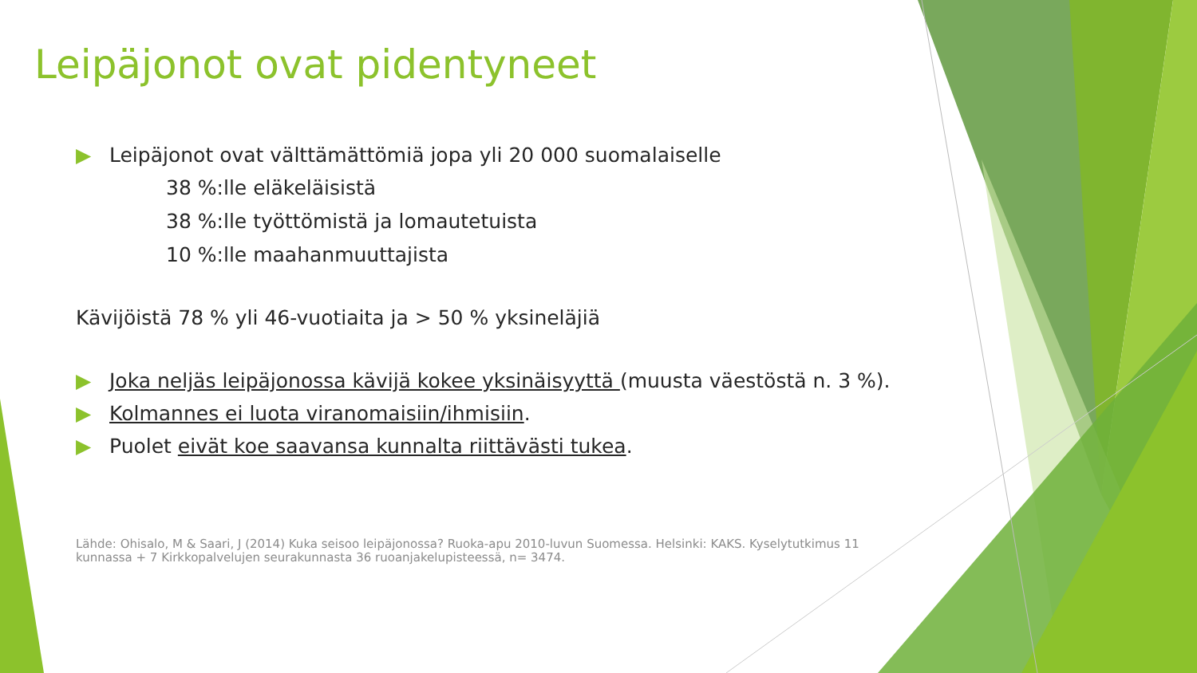Leipäjonot ovat pidentyneet
▶ Leipäjonot ovat välttämättömiä jopa yli 20 000 suomalaiselle
38 %:lle eläkeläisistä
38 %:lle työttömistä ja lomautetuista
10 %:lle maahanmuuttajista
Kävijöistä 78 % yli 46-vuotiaita ja > 50 % yksineläjiä
▶ Joka neljäs leipäjonossa kävijä kokee yksinäisyyttä (muusta väestöstä n. 3 %).
▶ Kolmannes ei luota viranomaisiin/ihmisiin.
▶ Puolet eivät koe saavansa kunnalta riittävästi tukea.
Lähde: Ohisalo, M & Saari, J (2014) Kuka seisoo leipäjonossa? Ruoka-apu 2010-luvun Suomessa. Helsinki: KAKS. Kyselytutkimus 11 kunnassa + 7 Kirkkopalvelujen seurakunnasta 36 ruoanjakelupisteessä, n= 3474.